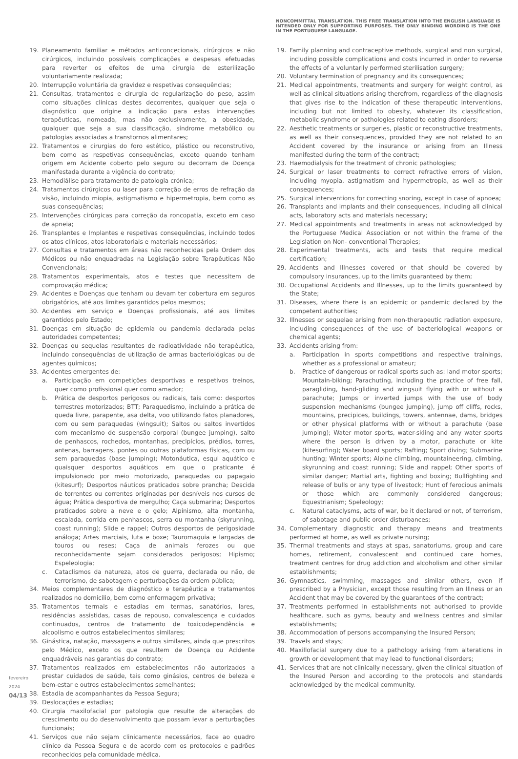NONCOMMITTAL TRANSLATION. THIS FREE TRANSLATION INTO THE ENGLISH LANGUAGE IS INTENDED ONLY FOR SUPPORTING PURPOSES. THE ONLY BINDING WORDING IS THE ONE IN THE PORTUGUESE LANGUAGE.
19. Planeamento familiar e métodos anticoncecionais, cirúrgicos e não cirúrgicos, incluindo possíveis complicações e despesas efetuadas para reverter os efeitos de uma cirurgia de esterilização voluntariamente realizada;
20. Interrupção voluntária da gravidez e respetivas consequências;
21. Consultas, tratamentos e cirurgia de regularização do peso, assim como situações clínicas destes decorrentes, qualquer que seja o diagnóstico que origine a indicação para estas intervenções terapêuticas, nomeada, mas não exclusivamente, a obesidade, qualquer que seja a sua classificação, síndrome metabólico ou patologias associadas a transtornos alimentares;
22. Tratamentos e cirurgias do foro estético, plástico ou reconstrutivo, bem como as respetivas consequências, exceto quando tenham origem em Acidente coberto pelo seguro ou decorram de Doença manifestada durante a vigência do contrato;
23. Hemodiálise para tratamento de patologia crónica;
24. Tratamentos cirúrgicos ou laser para correção de erros de refração da visão, incluindo miopia, astigmatismo e hipermetropia, bem como as suas consequências;
25. Intervenções cirúrgicas para correção da roncopatia, exceto em caso de apneia;
26. Transplantes e Implantes e respetivas consequências, incluindo todos os atos clínicos, atos laboratoriais e materiais necessários;
27. Consultas e tratamentos em áreas não reconhecidas pela Ordem dos Médicos ou não enquadradas na Legislação sobre Terapêuticas Não Convencionais;
28. Tratamentos experimentais, atos e testes que necessitem de comprovação médica;
29. Acidentes e Doenças que tenham ou devam ter cobertura em seguros obrigatórios, até aos limites garantidos pelos mesmos;
30. Acidentes em serviço e Doenças profissionais, até aos limites garantidos pelo Estado;
31. Doenças em situação de epidemia ou pandemia declarada pelas autoridades competentes;
32. Doenças ou sequelas resultantes de radioatividade não terapêutica, incluindo consequências de utilização de armas bacteriológicas ou de agentes químicos;
33. Acidentes emergentes de:
a. Participação em competições desportivas e respetivos treinos, quer como profissional quer como amador;
b. Prática de desportos perigosos ou radicais, tais como: desportos terrestres motorizados; BTT; Paraquedismo, incluindo a prática de queda livre, parapente, asa delta, voo utilizando fatos planadores, com ou sem paraquedas (wingsuit); Saltos ou saltos invertidos com mecanismo de suspensão corporal (bungee jumping), salto de penhascos, rochedos, montanhas, precipícios, prédios, torres, antenas, barragens, pontes ou outras plataformas físicas, com ou sem paraquedas (base jumping); Motonáutica, esqui aquático e quaisquer desportos aquáticos em que o praticante é impulsionado por meio motorizado, paraquedas ou papagaio (kitesurf); Desportos náuticos praticados sobre prancha; Descida de torrentes ou correntes originadas por desníveis nos cursos de água; Prática desportiva de mergulho; Caça submarina; Desportos praticados sobre a neve e o gelo; Alpinismo, alta montanha, escalada, corrida em penhascos, serra ou montanha (skyrunning, coast running); Slide e rappel; Outros desportos de perigosidade análoga; Artes marciais, luta e boxe; Tauromaquia e largadas de touros ou reses; Caça de animais ferozes ou que reconhecidamente sejam considerados perigosos; Hipismo; Espeleologia;
c. Cataclismos da natureza, atos de guerra, declarada ou não, de terrorismo, de sabotagem e perturbações da ordem pública;
34. Meios complementares de diagnóstico e terapêutica e tratamentos realizados no domicílio, bem como enfermagem privativa;
35. Tratamentos termais e estadias em termas, sanatórios, lares, residências assistidas, casas de repouso, convalescença e cuidados continuados, centros de tratamento de toxicodependência e alcoolismo e outros estabelecimentos similares;
36. Ginástica, natação, massagens e outros similares, ainda que prescritos pelo Médico, exceto os que resultem de Doença ou Acidente enquadráveis nas garantias do contrato;
37. Tratamentos realizados em estabelecimentos não autorizados a prestar cuidados de saúde, tais como ginásios, centros de beleza e bem-estar e outros estabelecimentos semelhantes;
38. Estadia de acompanhantes da Pessoa Segura;
39. Deslocações e estadias;
40. Cirurgia maxilofacial por patologia que resulte de alterações do crescimento ou do desenvolvimento que possam levar a perturbações funcionais;
41. Serviços que não sejam clinicamente necessários, face ao quadro clínico da Pessoa Segura e de acordo com os protocolos e padrões reconhecidos pela comunidade médica.
19. Family planning and contraceptive methods, surgical and non surgical, including possible complications and costs incurred in order to reverse the effects of a voluntarily performed sterilisation surgery;
20. Voluntary termination of pregnancy and its consequences;
21. Medical appointments, treatments and surgery for weight control, as well as clinical situations arising therefrom, regardless of the diagnosis that gives rise to the indication of these therapeutic interventions, including but not limited to obesity, whatever its classification, metabolic syndrome or pathologies related to eating disorders;
22. Aesthetic treatments or surgeries, plastic or reconstructive treatments, as well as their consequences, provided they are not related to an Accident covered by the insurance or arising from an Illness manifested during the term of the contract;
23. Haemodialysis for the treatment of chronic pathologies;
24. Surgical or laser treatments to correct refractive errors of vision, including myopia, astigmatism and hypermetropia, as well as their consequences;
25. Surgical interventions for correcting snoring, except in case of apnoea;
26. Transplants and implants and their consequences, including all clinical acts, laboratory acts and materials necessary;
27. Medical appointments and treatments in areas not acknowledged by the Portuguese Medical Association or not within the frame of the Legislation on Non- conventional Therapies;
28. Experimental treatments, acts and tests that require medical certification;
29. Accidents and Illnesses covered or that should be covered by compulsory insurances, up to the limits guaranteed by them;
30. Occupational Accidents and Illnesses, up to the limits guaranteed by the State;
31. Diseases, where there is an epidemic or pandemic declared by the competent authorities;
32. Illnesses or sequelae arising from non-therapeutic radiation exposure, including consequences of the use of bacteriological weapons or chemical agents;
33. Accidents arising from:
a. Participation in sports competitions and respective trainings, whether as a professional or amateur;
b. Practice of dangerous or radical sports such as: land motor sports; Mountain-biking; Parachuting, including the practice of free fall, paragliding, hand-gliding and wingsuit flying with or without a parachute; Jumps or inverted jumps with the use of body suspension mechanisms (bungee jumping), jump off cliffs, rocks, mountains, precipices, buildings, towers, antennae, dams, bridges or other physical platforms with or without a parachute (base jumping); Water motor sports, water-skiing and any water sports where the person is driven by a motor, parachute or kite (kitesurfing); Water board sports; Rafting; Sport diving; Submarine hunting; Winter sports; Alpine climbing, mountaineering, climbing, skyrunning and coast running; Slide and rappel; Other sports of similar danger; Martial arts, fighting and boxing; Bullfighting and release of bulls or any type of livestock; Hunt of ferocious animals or those which are commonly considered dangerous; Equestrianism; Speleology;
c. Natural cataclysms, acts of war, be it declared or not, of terrorism, of sabotage and public order disturbances;
34. Complementary diagnostic and therapy means and treatments performed at home, as well as private nursing;
35. Thermal treatments and stays at spas, sanatoriums, group and care homes, retirement, convalescent and continued care homes, treatment centres for drug addiction and alcoholism and other similar establishments;
36. Gymnastics, swimming, massages and similar others, even if prescribed by a Physician, except those resulting from an Illness or an Accident that may be covered by the guarantees of the contract;
37. Treatments performed in establishments not authorised to provide healthcare, such as gyms, beauty and wellness centres and similar establishments;
38. Accommodation of persons accompanying the Insured Person;
39. Travels and stays;
40. Maxillofacial surgery due to a pathology arising from alterations in growth or development that may lead to functional disorders;
41. Services that are not clinically necessary, given the clinical situation of the Insured Person and according to the protocols and standards acknowledged by the medical community.
fevereiro 2024
04/13